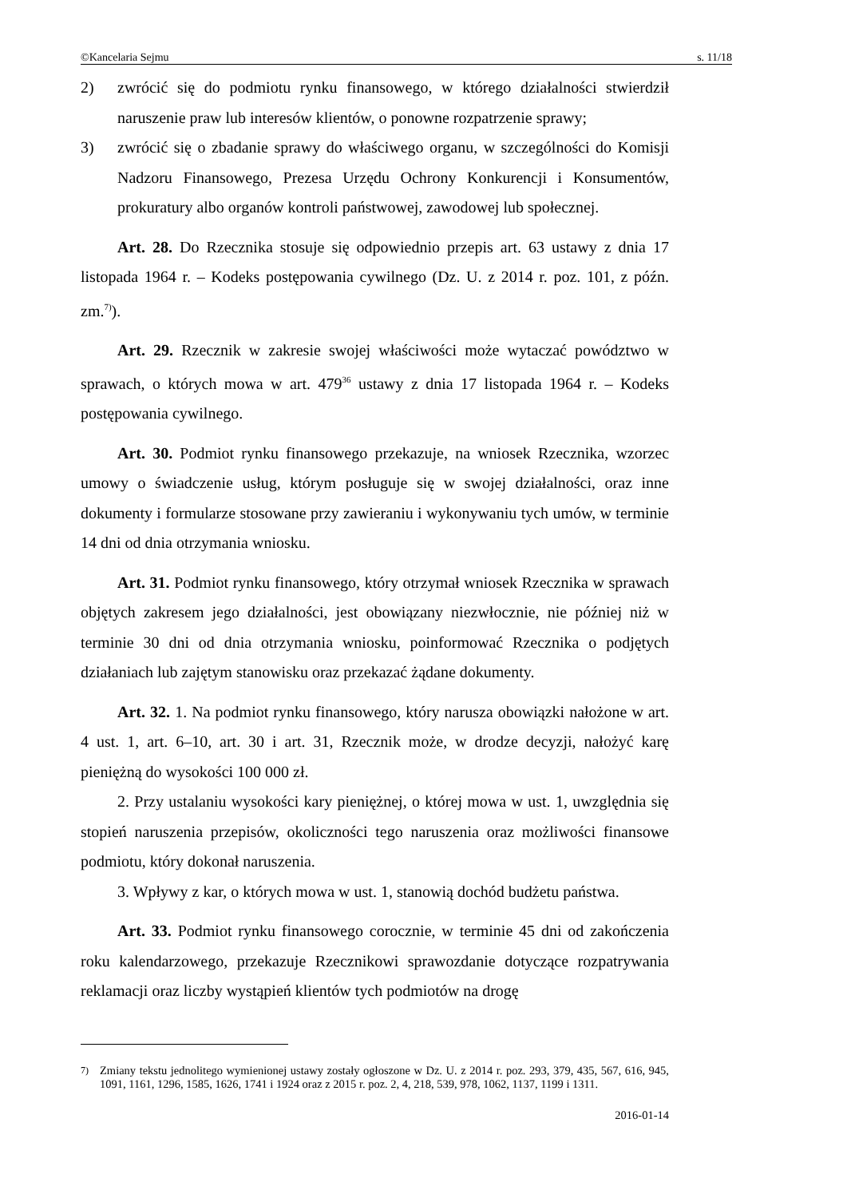©Kancelaria Sejmu s. 11/18
2) zwrócić się do podmiotu rynku finansowego, w którego działalności stwierdził naruszenie praw lub interesów klientów, o ponowne rozpatrzenie sprawy;
3) zwrócić się o zbadanie sprawy do właściwego organu, w szczególności do Komisji Nadzoru Finansowego, Prezesa Urzędu Ochrony Konkurencji i Konsumentów, prokuratury albo organów kontroli państwowej, zawodowej lub społecznej.
Art. 28. Do Rzecznika stosuje się odpowiednio przepis art. 63 ustawy z dnia 17 listopada 1964 r. – Kodeks postępowania cywilnego (Dz. U. z 2014 r. poz. 101, z późn. zm.<sup>7)</sup>).
Art. 29. Rzecznik w zakresie swojej właściwości może wytaczać powództwo w sprawach, o których mowa w art. 479<sup>36</sup> ustawy z dnia 17 listopada 1964 r. – Kodeks postępowania cywilnego.
Art. 30. Podmiot rynku finansowego przekazuje, na wniosek Rzecznika, wzorzec umowy o świadczenie usług, którym posługuje się w swojej działalności, oraz inne dokumenty i formularze stosowane przy zawieraniu i wykonywaniu tych umów, w terminie 14 dni od dnia otrzymania wniosku.
Art. 31. Podmiot rynku finansowego, który otrzymał wniosek Rzecznika w sprawach objętych zakresem jego działalności, jest obowiązany niezwłocznie, nie później niż w terminie 30 dni od dnia otrzymania wniosku, poinformować Rzecznika o podjętych działaniach lub zajętym stanowisku oraz przekazać żądane dokumenty.
Art. 32. 1. Na podmiot rynku finansowego, który narusza obowiązki nałożone w art. 4 ust. 1, art. 6–10, art. 30 i art. 31, Rzecznik może, w drodze decyzji, nałożyć karę pieniężną do wysokości 100 000 zł.
2. Przy ustalaniu wysokości kary pieniężnej, o której mowa w ust. 1, uwzględnia się stopień naruszenia przepisów, okoliczności tego naruszenia oraz możliwości finansowe podmiotu, który dokonał naruszenia.
3. Wpływy z kar, o których mowa w ust. 1, stanowią dochód budżetu państwa.
Art. 33. Podmiot rynku finansowego corocznie, w terminie 45 dni od zakończenia roku kalendarzowego, przekazuje Rzecznikowi sprawozdanie dotyczące rozpatrywania reklamacji oraz liczby wystąpień klientów tych podmiotów na drogę
<sup>7)</sup> Zmiany tekstu jednolitego wymienionej ustawy zostały ogłoszone w Dz. U. z 2014 r. poz. 293, 379, 435, 567, 616, 945, 1091, 1161, 1296, 1585, 1626, 1741 i 1924 oraz z 2015 r. poz. 2, 4, 218, 539, 978, 1062, 1137, 1199 i 1311.
2016-01-14